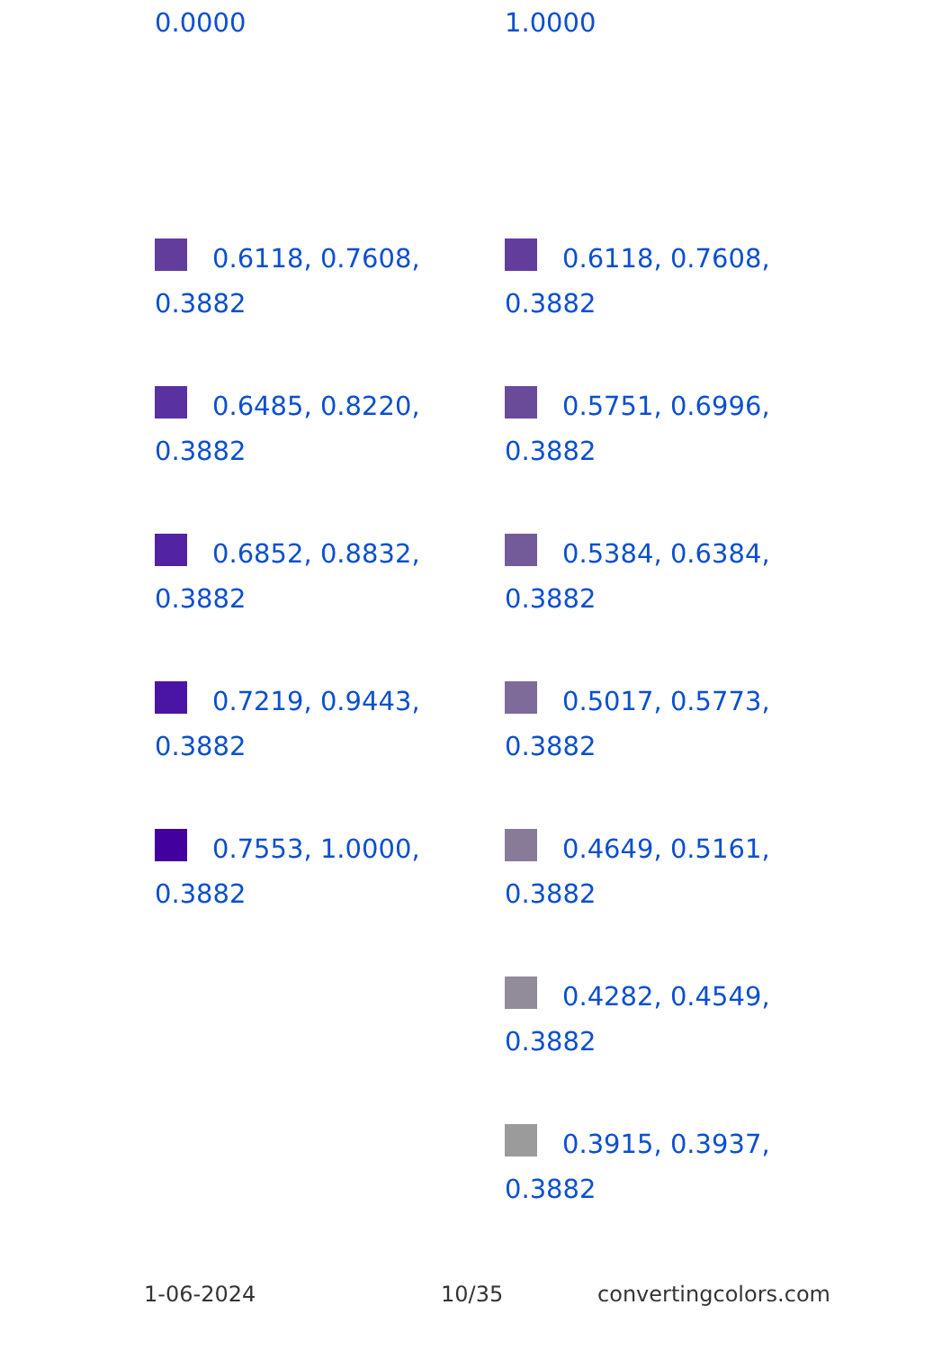0.0000
0.6118, 0.7608, 0.3882
0.6485, 0.8220, 0.3882
0.6852, 0.8832, 0.3882
0.7219, 0.9443, 0.3882
0.7553, 1.0000, 0.3882
1.0000
0.6118, 0.7608, 0.3882
0.5751, 0.6996, 0.3882
0.5384, 0.6384, 0.3882
0.5017, 0.5773, 0.3882
0.4649, 0.5161, 0.3882
0.4282, 0.4549, 0.3882
0.3915, 0.3937, 0.3882
1-06-2024 10/35 convertingcolors.com